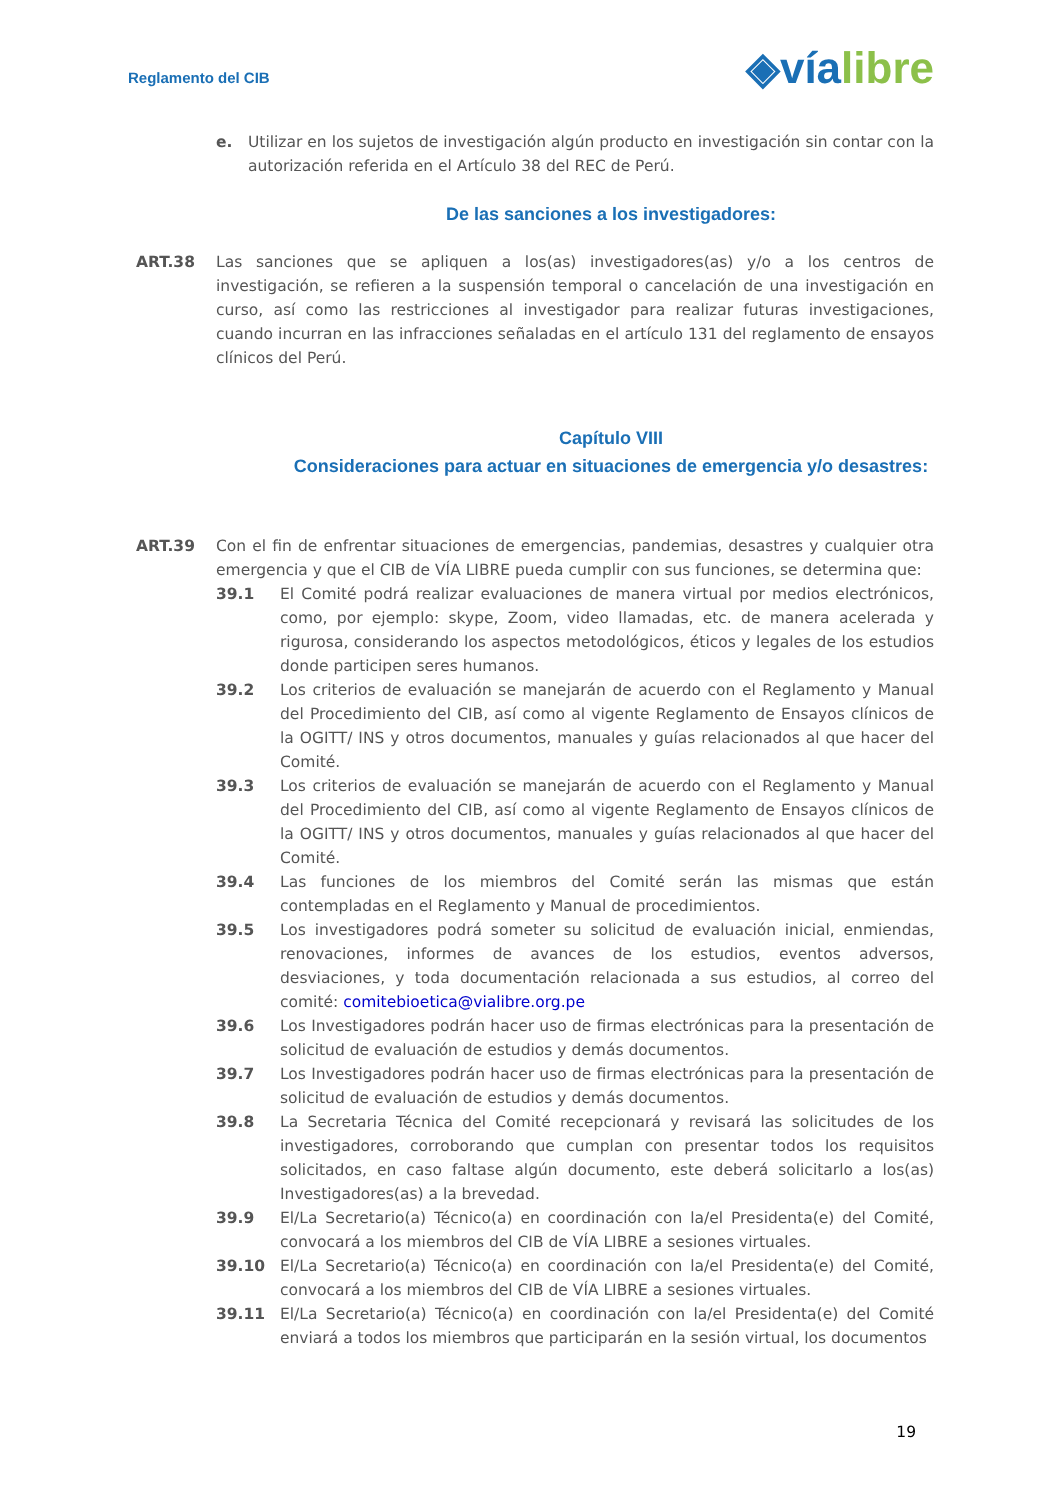Reglamento del CIB
◈víalibre
e. Utilizar en los sujetos de investigación algún producto en investigación sin contar con la autorización referida en el Artículo 38 del REC de Perú.
De las sanciones a los investigadores:
ART.38 Las sanciones que se apliquen a los(as) investigadores(as) y/o a los centros de investigación, se refieren a la suspensión temporal o cancelación de una investigación en curso, así como las restricciones al investigador para realizar futuras investigaciones, cuando incurran en las infracciones señaladas en el artículo 131 del reglamento de ensayos clínicos del Perú.
Capítulo VIII
Consideraciones para actuar en situaciones de emergencia y/o desastres:
ART.39 Con el fin de enfrentar situaciones de emergencias, pandemias, desastres y cualquier otra emergencia y que el CIB de VÍA LIBRE pueda cumplir con sus funciones, se determina que:
39.1 El Comité podrá realizar evaluaciones de manera virtual por medios electrónicos, como, por ejemplo: skype, Zoom, video llamadas, etc. de manera acelerada y rigurosa, considerando los aspectos metodológicos, éticos y legales de los estudios donde participen seres humanos.
39.2 Los criterios de evaluación se manejarán de acuerdo con el Reglamento y Manual del Procedimiento del CIB, así como al vigente Reglamento de Ensayos clínicos de la OGITT/ INS y otros documentos, manuales y guías relacionados al que hacer del Comité.
39.3 Los criterios de evaluación se manejarán de acuerdo con el Reglamento y Manual del Procedimiento del CIB, así como al vigente Reglamento de Ensayos clínicos de la OGITT/ INS y otros documentos, manuales y guías relacionados al que hacer del Comité.
39.4 Las funciones de los miembros del Comité serán las mismas que están contempladas en el Reglamento y Manual de procedimientos.
39.5 Los investigadores podrá someter su solicitud de evaluación inicial, enmiendas, renovaciones, informes de avances de los estudios, eventos adversos, desviaciones, y toda documentación relacionada a sus estudios, al correo del comité: comitebioetica@vialibre.org.pe
39.6 Los Investigadores podrán hacer uso de firmas electrónicas para la presentación de solicitud de evaluación de estudios y demás documentos.
39.7 Los Investigadores podrán hacer uso de firmas electrónicas para la presentación de solicitud de evaluación de estudios y demás documentos.
39.8 La Secretaria Técnica del Comité recepcionará y revisará las solicitudes de los investigadores, corroborando que cumplan con presentar todos los requisitos solicitados, en caso faltase algún documento, este deberá solicitarlo a los(as) Investigadores(as) a la brevedad.
39.9 El/La Secretario(a) Técnico(a) en coordinación con la/el Presidenta(e) del Comité, convocará a los miembros del CIB de VÍA LIBRE a sesiones virtuales.
39.10 El/La Secretario(a) Técnico(a) en coordinación con la/el Presidenta(e) del Comité, convocará a los miembros del CIB de VÍA LIBRE a sesiones virtuales.
39.11 El/La Secretario(a) Técnico(a) en coordinación con la/el Presidenta(e) del Comité enviará a todos los miembros que participarán en la sesión virtual, los documentos
19